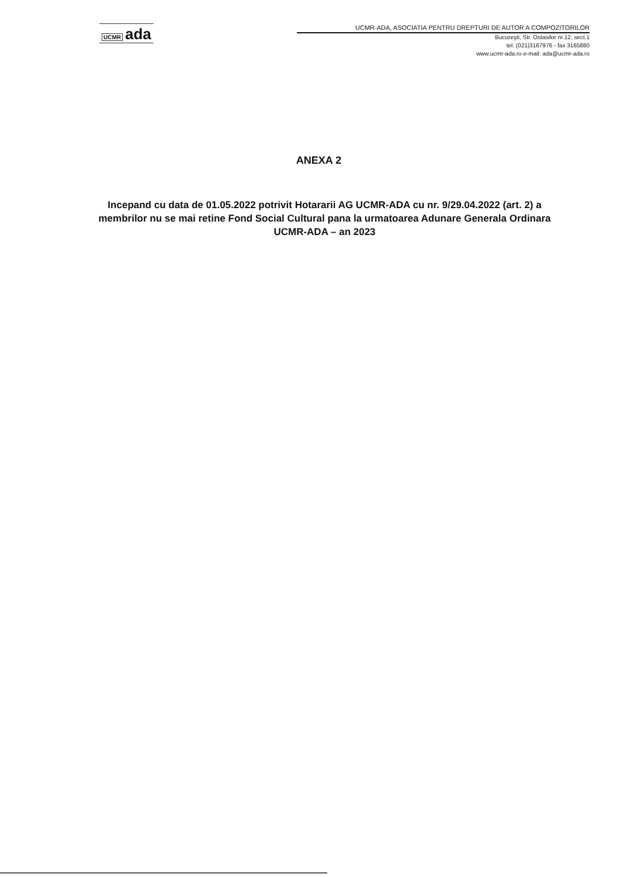UCMR ada
UCMR-ADA, ASOCIATIA PENTRU DREPTURI DE AUTOR A COMPOZITORILOR
Bucureşti, Str. Ostasilor nr.12, sect.1
tel. (021)3167976 - fax 3165880
www.ucmr-ada.ro e-mail: ada@ucmr-ada.ro
ANEXA 2
Incepand cu data de 01.05.2022 potrivit Hotararii AG UCMR-ADA cu nr. 9/29.04.2022 (art. 2) a membrilor nu se mai retine Fond Social Cultural pana la urmatoarea Adunare Generala Ordinara UCMR-ADA – an 2023